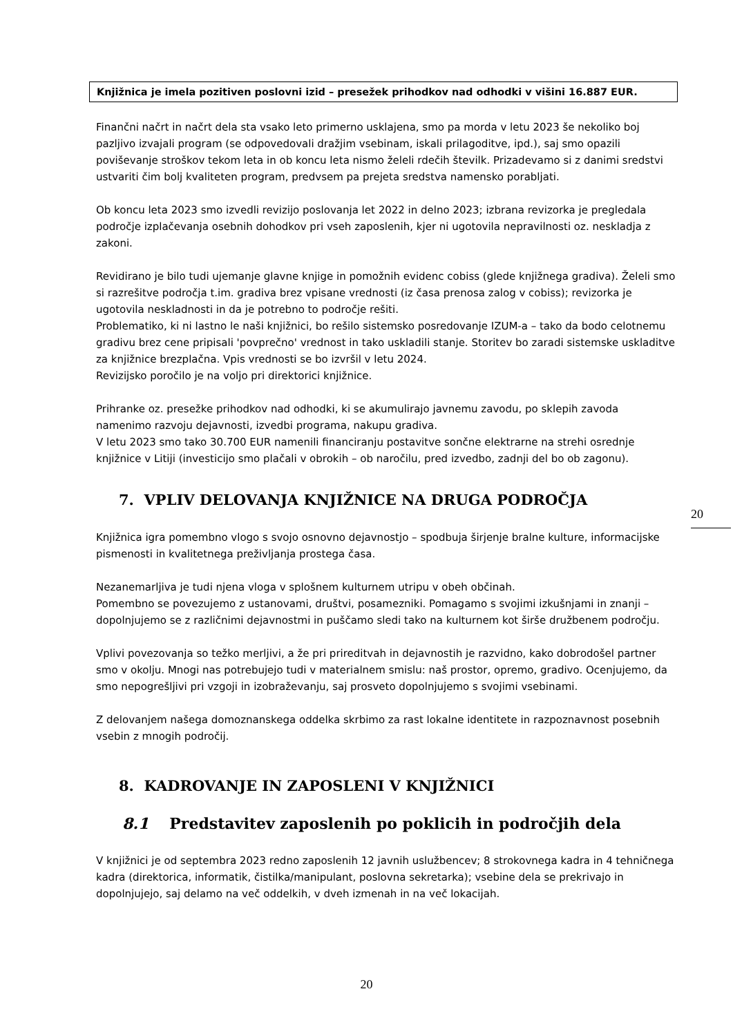Knjižnica je imela pozitiven poslovni izid – presežek prihodkov nad odhodki v višini 16.887 EUR.
Finančni načrt in načrt dela sta vsako leto primerno usklajena, smo pa morda v letu 2023 še nekoliko boj pazljivo izvajali program (se odpovedovali dražjim vsebinam, iskali prilagoditve, ipd.), saj smo opazili poviševanje stroškov tekom leta in ob koncu leta nismo želeli rdečih številk. Prizadevamo si z danimi sredstvi ustvariti čim bolj kvaliteten program, predvsem pa prejeta sredstva namensko porabljati.
Ob koncu leta 2023 smo izvedli revizijo poslovanja let 2022 in delno 2023; izbrana revizorka je pregledala področje izplačevanja osebnih dohodkov pri vseh zaposlenih, kjer ni ugotovila nepravilnosti oz. neskladja z zakoni.
Revidirano je bilo tudi ujemanje glavne knjige in pomožnih evidenc cobiss (glede knjižnega gradiva). Želeli smo si razrešitve področja t.im. gradiva brez vpisane vrednosti (iz časa prenosa zalog v cobiss); revizorka je ugotovila neskladnosti in da je potrebno to področje rešiti.
Problematiko, ki ni lastno le naši knjižnici, bo rešilo sistemsko posredovanje IZUM-a – tako da bodo celotnemu gradivu brez cene pripisali 'povprečno' vrednost in tako uskladili stanje. Storitev bo zaradi sistemske uskladitve za knjižnice brezplačna. Vpis vrednosti se bo izvršil v letu 2024.
Revizijsko poročilo je na voljo pri direktorici knjižnice.
Prihranke oz. presežke prihodkov nad odhodki, ki se akumulirajo javnemu zavodu, po sklepih zavoda namenimo razvoju dejavnosti, izvedbi programa, nakupu gradiva.
V letu 2023 smo tako 30.700 EUR namenili financiranju postavitve sončne elektrarne na strehi osrednje knjižnice v Litiji (investicijo smo plačali v obrokih – ob naročilu, pred izvedbo, zadnji del bo ob zagonu).
7. VPLIV DELOVANJA KNJIŽNICE NA DRUGA PODROČJA
Knjižnica igra pomembno vlogo s svojo osnovno dejavnostjo – spodbuja širjenje bralne kulture, informacijske pismenosti in kvalitetnega preživljanja prostega časa.
Nezanemarljiva je tudi njena vloga v splošnem kulturnem utripu v obeh občinah.
Pomembno se povezujemo z ustanovami, društvi, posamezniki. Pomagamo s svojimi izkušnjami in znanji – dopolnjujemo se z različnimi dejavnostmi in puščamo sledi tako na kulturnem kot širše družbenem področju.
Vplivi povezovanja so težko merljivi, a že pri prireditvah in dejavnostih je razvidno, kako dobrodošel partner smo v okolju. Mnogi nas potrebujejo tudi v materialnem smislu: naš prostor, opremo, gradivo. Ocenjujemo, da smo nepogrešljivi pri vzgoji in izobraževanju, saj prosveto dopolnjujemo s svojimi vsebinami.
Z delovanjem našega domoznanskega oddelka skrbimo za rast lokalne identitete in razpoznavnost posebnih vsebin z mnogih področij.
8. KADROVANJE IN ZAPOSLENI V KNJIŽNICI
8.1 Predstavitev zaposlenih po poklicih in področjih dela
V knjižnici je od septembra 2023 redno zaposlenih 12 javnih uslužbencev; 8 strokovnega kadra in 4 tehničnega kadra (direktorica, informatik, čistilka/manipulant, poslovna sekretarka); vsebine dela se prekrivajo in dopolnjujejo, saj delamo na več oddelkih, v dveh izmenah in na več lokacijah.
20
20